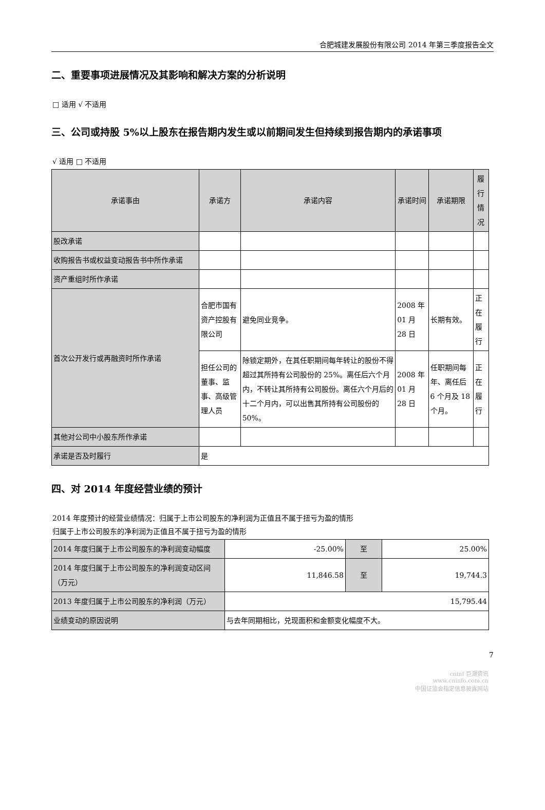合肥城建发展股份有限公司 2014 年第三季度报告全文
二、重要事项进展情况及其影响和解决方案的分析说明
□ 适用 √ 不适用
三、公司或持股 5%以上股东在报告期内发生或以前期间发生但持续到报告期内的承诺事项
√ 适用 □ 不适用
| 承诺事由 | 承诺方 | 承诺内容 | 承诺时间 | 承诺期限 | 履行情况 |
| --- | --- | --- | --- | --- | --- |
| 股改承诺 | | | | | |
| 收购报告书或权益变动报告书中所作承诺 | | | | | |
| 资产重组时所作承诺 | | | | | |
| 首次公开发行或再融资时所作承诺 | 合肥市国有资产控股有限公司 | 避免同业竞争。 | 2008 年 01 月 28 日 | 长期有效。 | 正在履行 |
| | 担任公司的董事、监事、高级管理人员 | 除锁定期外，在其任职期间每年转让的股份不得超过其所持有公司股份的 25%。离任后六个月内，不转让其所持有公司股份。离任六个月后的十二个月内，可以出售其所持有公司股份的 50%。 | 2008 年 01 月 28 日 | 任职期间每年、离任后 6 个月及 18 个月。 | 正在履行 |
| 其他对公司中小股东所作承诺 | | | | | |
| 承诺是否及时履行 | 是 | | | | |
四、对 2014 年度经营业绩的预计
2014 年度预计的经营业绩情况：归属于上市公司股东的净利润为正值且不属于扭亏为盈的情形
归属于上市公司股东的净利润为正值且不属于扭亏为盈的情形
| 2014 年度归属于上市公司股东的净利润变动幅度 | -25.00% | 至 | 25.00% |
| 2014 年度归属于上市公司股东的净利润变动区间（万元） | 11,846.58 | 至 | 19,744.3 |
| 2013 年度归属于上市公司股东的净利润（万元） | 15,795.44 | | |
| 业绩变动的原因说明 | 与去年同期相比，兑现面积和金额变化幅度不大。 | | |
7
cninf 巨潮资讯
www.cninfo.com.cn
中国证监会指定信息披露网站